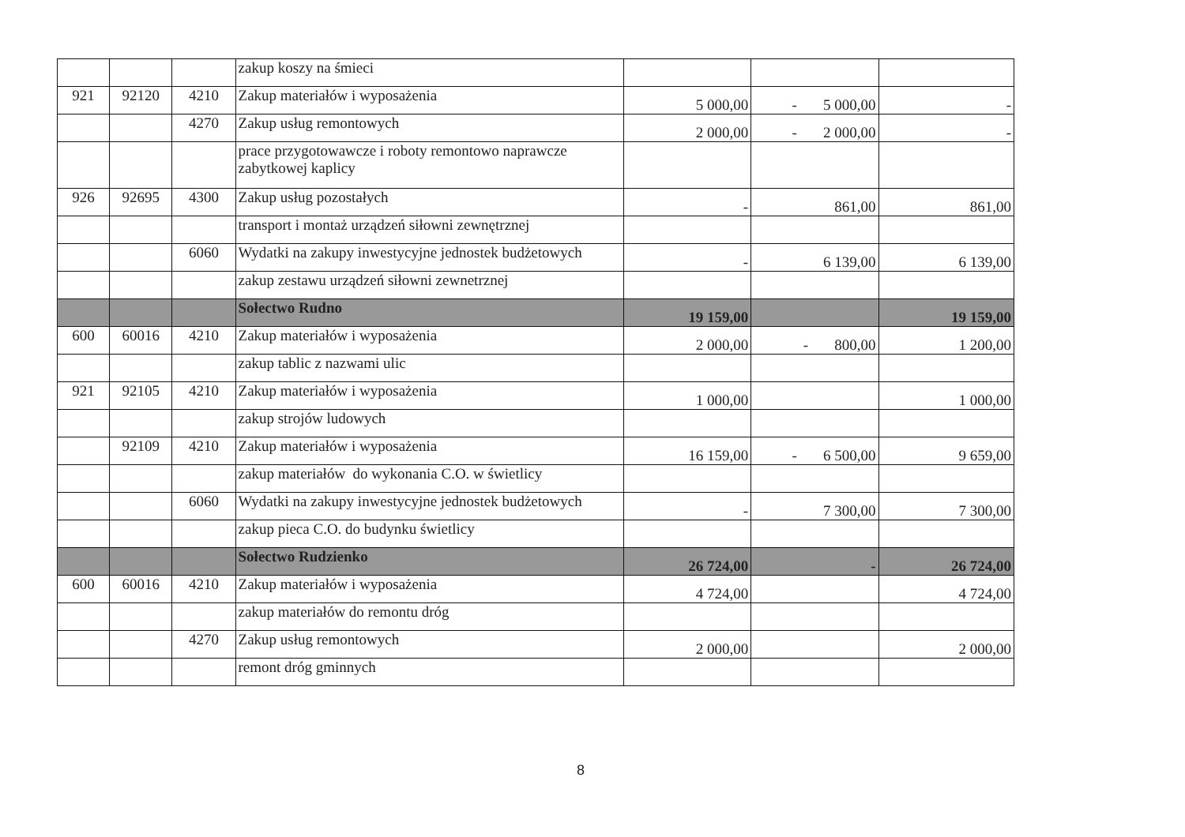| | | | zakup koszy na śmieci | | | |
| 921 | 92120 | 4210 | Zakup materiałów i wyposażenia | 5 000,00 | - 5 000,00 | - |
| | | 4270 | Zakup usług remontowych | 2 000,00 | - 2 000,00 | - |
| | | | prace przygotowawcze i roboty remontowo naprawcze zabytkowej kaplicy | | | |
| 926 | 92695 | 4300 | Zakup usług pozostałych | - | 861,00 | 861,00 |
| | | | transport i montaż urządzeń siłowni zewnętrznej | | | |
| | | 6060 | Wydatki na zakupy inwestycyjne jednostek budżetowych | - | 6 139,00 | 6 139,00 |
| | | | zakup zestawu urządzeń siłowni zewnetrznej | | | |
| | | | Sołectwo Rudno | 19 159,00 | | 19 159,00 |
| 600 | 60016 | 4210 | Zakup materiałów i wyposażenia | 2 000,00 | - 800,00 | 1 200,00 |
| | | | zakup tablic z nazwami ulic | | | |
| 921 | 92105 | 4210 | Zakup materiałów i wyposażenia | 1 000,00 | | 1 000,00 |
| | | | zakup strojów ludowych | | | |
| | 92109 | 4210 | Zakup materiałów i wyposażenia | 16 159,00 | - 6 500,00 | 9 659,00 |
| | | | zakup materiałów do wykonania C.O. w świetlicy | | | |
| | | 6060 | Wydatki na zakupy inwestycyjne jednostek budżetowych | - | 7 300,00 | 7 300,00 |
| | | | zakup pieca C.O. do budynku świetlicy | | | |
| | | | Sołectwo Rudzienko | 26 724,00 | - | 26 724,00 |
| 600 | 60016 | 4210 | Zakup materiałów i wyposażenia | 4 724,00 | | 4 724,00 |
| | | | zakup materiałów do remontu dróg | | | |
| | | 4270 | Zakup usług remontowych | 2 000,00 | | 2 000,00 |
| | | | remont dróg gminnych | | | |
8